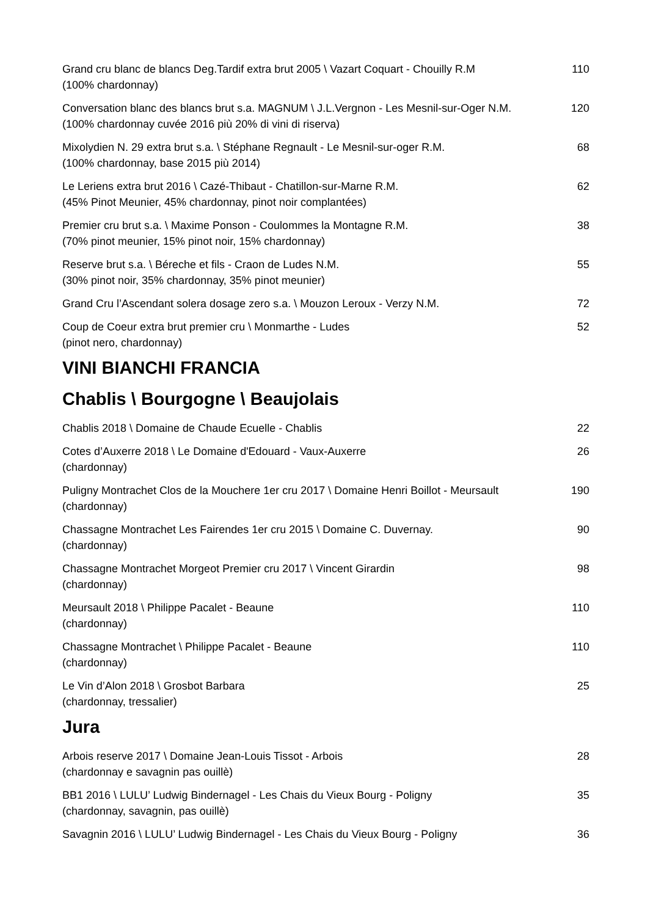Grand cru blanc de blancs Deg.Tardif extra brut 2005 \ Vazart Coquart - Chouilly R.M
(100% chardonnay)
110
Conversation blanc des blancs brut s.a. MAGNUM \ J.L.Vergnon - Les Mesnil-sur-Oger N.M.
(100% chardonnay cuvée 2016 più 20% di vini di riserva)
120
Mixolydien N. 29 extra brut s.a. \ Stéphane Regnault - Le Mesnil-sur-oger R.M.
(100% chardonnay, base 2015 più 2014)
68
Le Leriens extra brut 2016 \ Cazé-Thibaut - Chatillon-sur-Marne R.M.
(45% Pinot Meunier, 45% chardonnay, pinot noir complantées)
62
Premier cru brut s.a. \ Maxime Ponson - Coulommes la Montagne R.M.
(70% pinot meunier, 15% pinot noir, 15% chardonnay)
38
Reserve brut s.a. \ Béreche et fils - Craon de Ludes N.M.
(30% pinot noir, 35% chardonnay, 35% pinot meunier)
55
Grand Cru l’Ascendant solera dosage zero s.a. \ Mouzon Leroux - Verzy N.M.
72
Coup de Coeur extra brut premier cru \ Monmarthe - Ludes
(pinot nero, chardonnay)
52
VINI BIANCHI FRANCIA
Chablis \ Bourgogne \ Beaujolais
Chablis 2018 \ Domaine de Chaude Ecuelle - Chablis
22
Cotes d’Auxerre 2018 \ Le Domaine d'Edouard - Vaux-Auxerre
(chardonnay)
26
Puligny Montrachet Clos de la Mouchere 1er cru 2017 \ Domaine Henri Boillot - Meursault
(chardonnay)
190
Chassagne Montrachet Les Fairendes 1er cru 2015 \ Domaine C. Duvernay.
(chardonnay)
90
Chassagne Montrachet Morgeot Premier cru 2017 \ Vincent Girardin
(chardonnay)
98
Meursault 2018 \ Philippe Pacalet - Beaune
(chardonnay)
110
Chassagne Montrachet \ Philippe Pacalet - Beaune
(chardonnay)
110
Le Vin d’Alon 2018 \ Grosbot Barbara
(chardonnay, tressalier)
25
Jura
Arbois reserve 2017 \ Domaine Jean-Louis Tissot - Arbois
(chardonnay e savagnin pas ouillè)
28
BB1 2016 \ LULU’ Ludwig Bindernagel - Les Chais du Vieux Bourg - Poligny
(chardonnay, savagnin, pas ouillè)
35
Savagnin 2016 \ LULU’ Ludwig Bindernagel - Les Chais du Vieux Bourg - Poligny
36